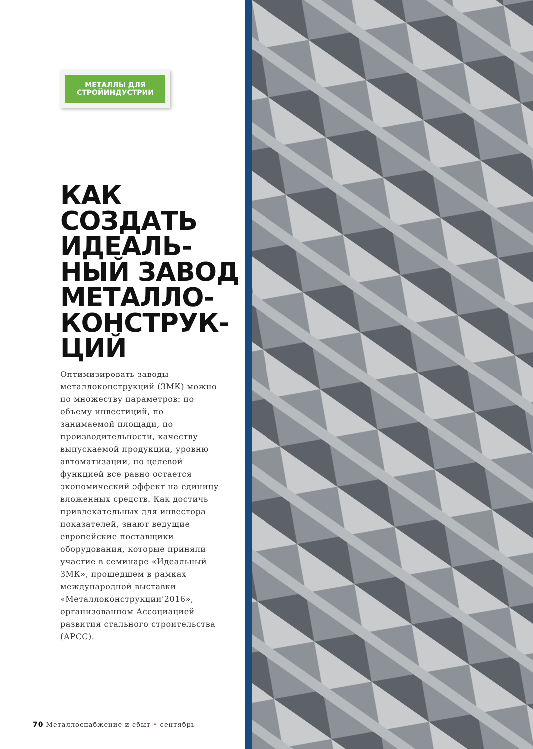МЕТАЛЛЫ ДЛЯ СТРОЙИНДУСТРИИ
КАК СОЗДАТЬ ИДЕАЛЬ-
НЫЙ ЗАВОД МЕТАЛЛО-
КОНСТРУК-
ЦИЙ
Оптимизировать заводы металлоконструкций (ЗМК) можно по множеству параметров: по объему инвестиций, по занимаемой площади, по производительности, качеству выпускаемой продукции, уровню автоматизации, но целевой функцией все равно остается экономический эффект на единицу вложенных средств. Как достичь привлекательных для инвестора показателей, знают ведущие европейские поставщики оборудования, которые приняли участие в семинаре «Идеальный ЗМК», прошедшем в рамках международной выставки «Металлоконструкции'2016», организованном Ассоциацией развития стального строительства (АРСС).
70 Металлоснабжение и сбыт • сентябрь